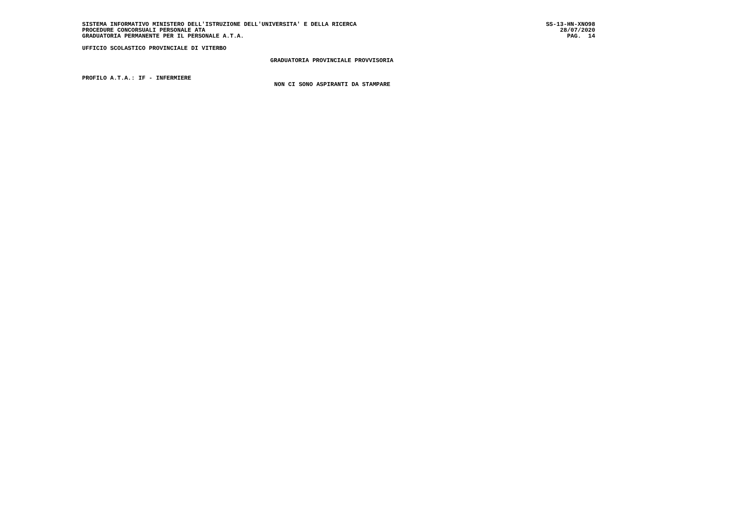SISTEMA INFORMATIVO MINISTERO DELL'ISTRUZIONE DELL'UNIVERSITA' E DELLA RICERCA SS-13-HN-XNO98
PROCEDURE CONCORSUALI PERSONALE ATA 28/07/2020
GRADUATORIA PERMANENTE PER IL PERSONALE A.T.A. PAG. 14
UFFICIO SCOLASTICO PROVINCIALE DI VITERBO
GRADUATORIA PROVINCIALE PROVVISORIA
PROFILO A.T.A.: IF - INFERMIERE
NON CI SONO ASPIRANTI DA STAMPARE